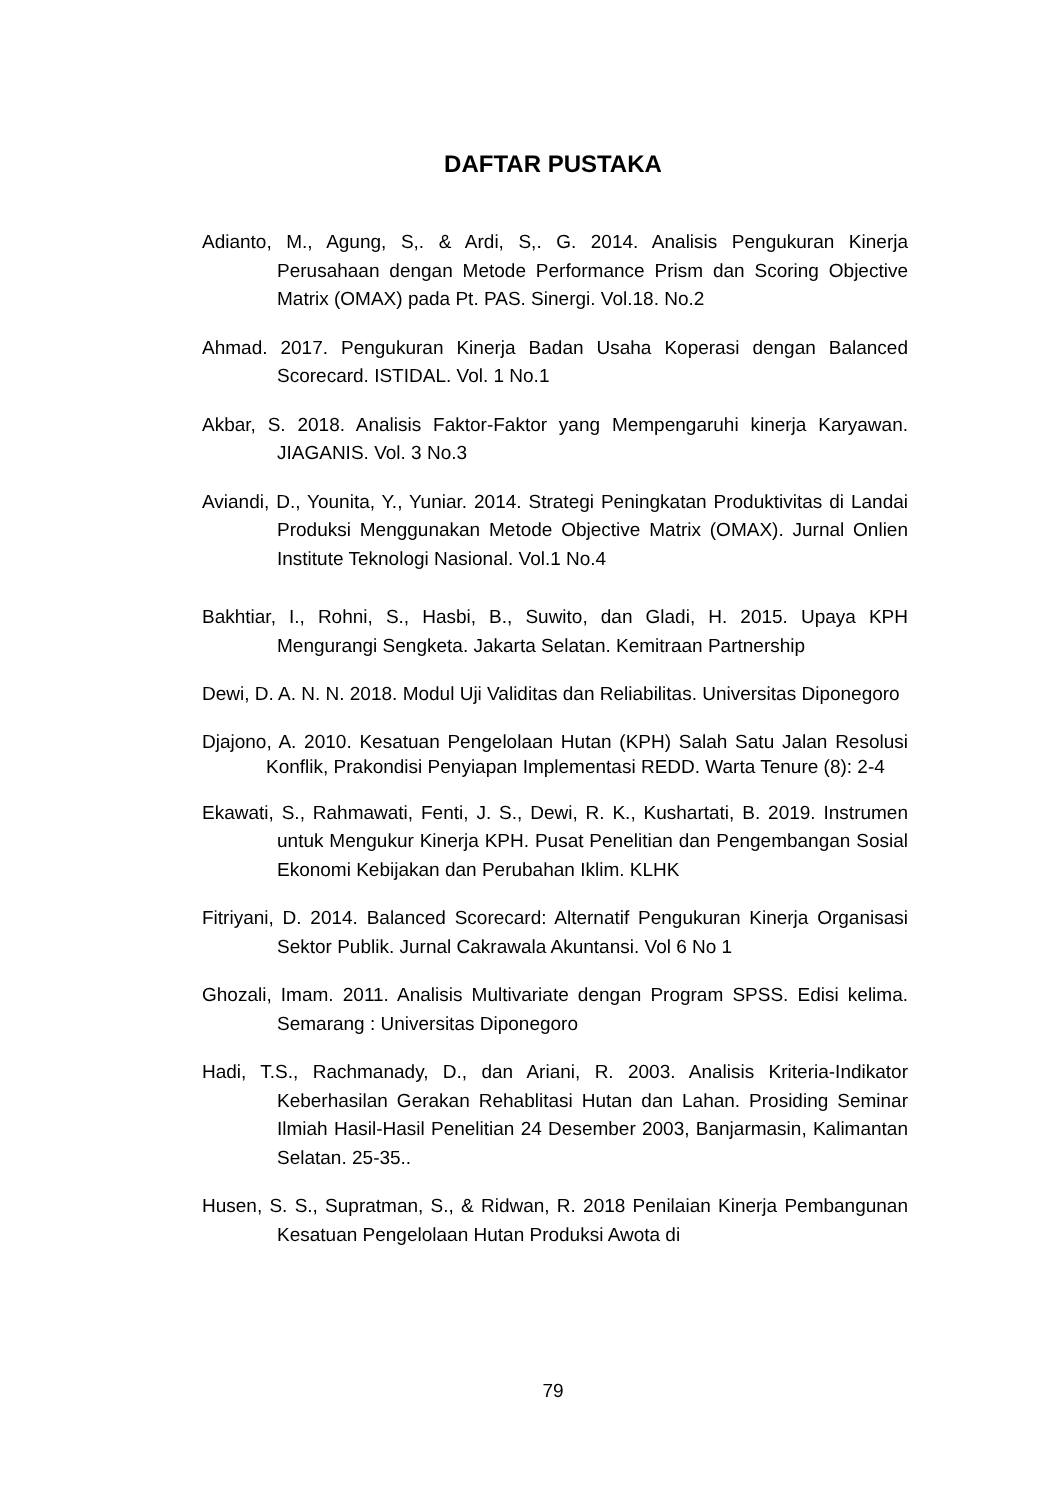DAFTAR PUSTAKA
Adianto, M., Agung, S,. & Ardi, S,. G. 2014. Analisis Pengukuran Kinerja Perusahaan dengan Metode Performance Prism dan Scoring Objective Matrix (OMAX) pada Pt. PAS. Sinergi. Vol.18. No.2
Ahmad. 2017. Pengukuran Kinerja Badan Usaha Koperasi dengan Balanced Scorecard. ISTIDAL. Vol. 1 No.1
Akbar, S. 2018. Analisis Faktor-Faktor yang Mempengaruhi kinerja Karyawan. JIAGANIS. Vol. 3 No.3
Aviandi, D., Younita, Y., Yuniar. 2014. Strategi Peningkatan Produktivitas di Landai Produksi Menggunakan Metode Objective Matrix (OMAX). Jurnal Onlien Institute Teknologi Nasional. Vol.1 No.4
Bakhtiar, I., Rohni, S., Hasbi, B., Suwito, dan Gladi, H. 2015. Upaya KPH Mengurangi Sengketa. Jakarta Selatan. Kemitraan Partnership
Dewi, D. A. N. N. 2018. Modul Uji Validitas dan Reliabilitas. Universitas Diponegoro
Djajono, A. 2010. Kesatuan Pengelolaan Hutan (KPH) Salah Satu Jalan Resolusi Konflik, Prakondisi Penyiapan Implementasi REDD. Warta Tenure (8): 2-4
Ekawati, S., Rahmawati, Fenti, J. S., Dewi, R. K., Kushartati, B. 2019. Instrumen untuk Mengukur Kinerja KPH. Pusat Penelitian dan Pengembangan Sosial Ekonomi Kebijakan dan Perubahan Iklim. KLHK
Fitriyani, D. 2014. Balanced Scorecard: Alternatif Pengukuran Kinerja Organisasi Sektor Publik. Jurnal Cakrawala Akuntansi. Vol 6 No 1
Ghozali, Imam. 2011. Analisis Multivariate dengan Program SPSS. Edisi kelima. Semarang : Universitas Diponegoro
Hadi, T.S., Rachmanady, D., dan Ariani, R. 2003. Analisis Kriteria-Indikator Keberhasilan Gerakan Rehablitasi Hutan dan Lahan. Prosiding Seminar Ilmiah Hasil-Hasil Penelitian 24 Desember 2003, Banjarmasin, Kalimantan Selatan. 25-35..
Husen, S. S., Supratman, S., & Ridwan, R. 2018 Penilaian Kinerja Pembangunan Kesatuan Pengelolaan Hutan Produksi Awota di
79